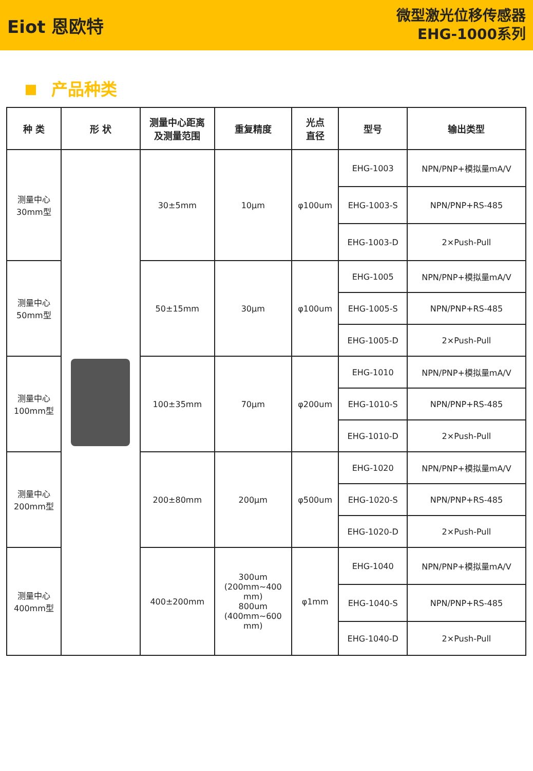Eiot 恩欧特
微型激光位移传感器
EHG-1000系列
产品种类
| 种 类 | 形 状 | 测量中心距离 及测量范围 | 重复精度 | 光点 直径 | 型号 | 输出类型 |
| --- | --- | --- | --- | --- | --- | --- |
| 测量中心 30mm型 | | 30±5mm | 10μm | φ100um | EHG-1003 | NPN/PNP+模拟量mA/V |
| | | | | | EHG-1003-S | NPN/PNP+RS-485 |
| | | | | | EHG-1003-D | 2×Push-Pull |
| 测量中心 50mm型 | | 50±15mm | 30μm | φ100um | EHG-1005 | NPN/PNP+模拟量mA/V |
| | | | | | EHG-1005-S | NPN/PNP+RS-485 |
| | | | | | EHG-1005-D | 2×Push-Pull |
| 测量中心 100mm型 | | 100±35mm | 70μm | φ200um | EHG-1010 | NPN/PNP+模拟量mA/V |
| | | | | | EHG-1010-S | NPN/PNP+RS-485 |
| | | | | | EHG-1010-D | 2×Push-Pull |
| 测量中心 200mm型 | | 200±80mm | 200μm | φ500um | EHG-1020 | NPN/PNP+模拟量mA/V |
| | | | | | EHG-1020-S | NPN/PNP+RS-485 |
| | | | | | EHG-1020-D | 2×Push-Pull |
| 测量中心 400mm型 | | 400±200mm | 300um (200mm~400 mm) 800um (400mm~600 mm) | φ1mm | EHG-1040 | NPN/PNP+模拟量mA/V |
| | | | | | EHG-1040-S | NPN/PNP+RS-485 |
| | | | | | EHG-1040-D | 2×Push-Pull |